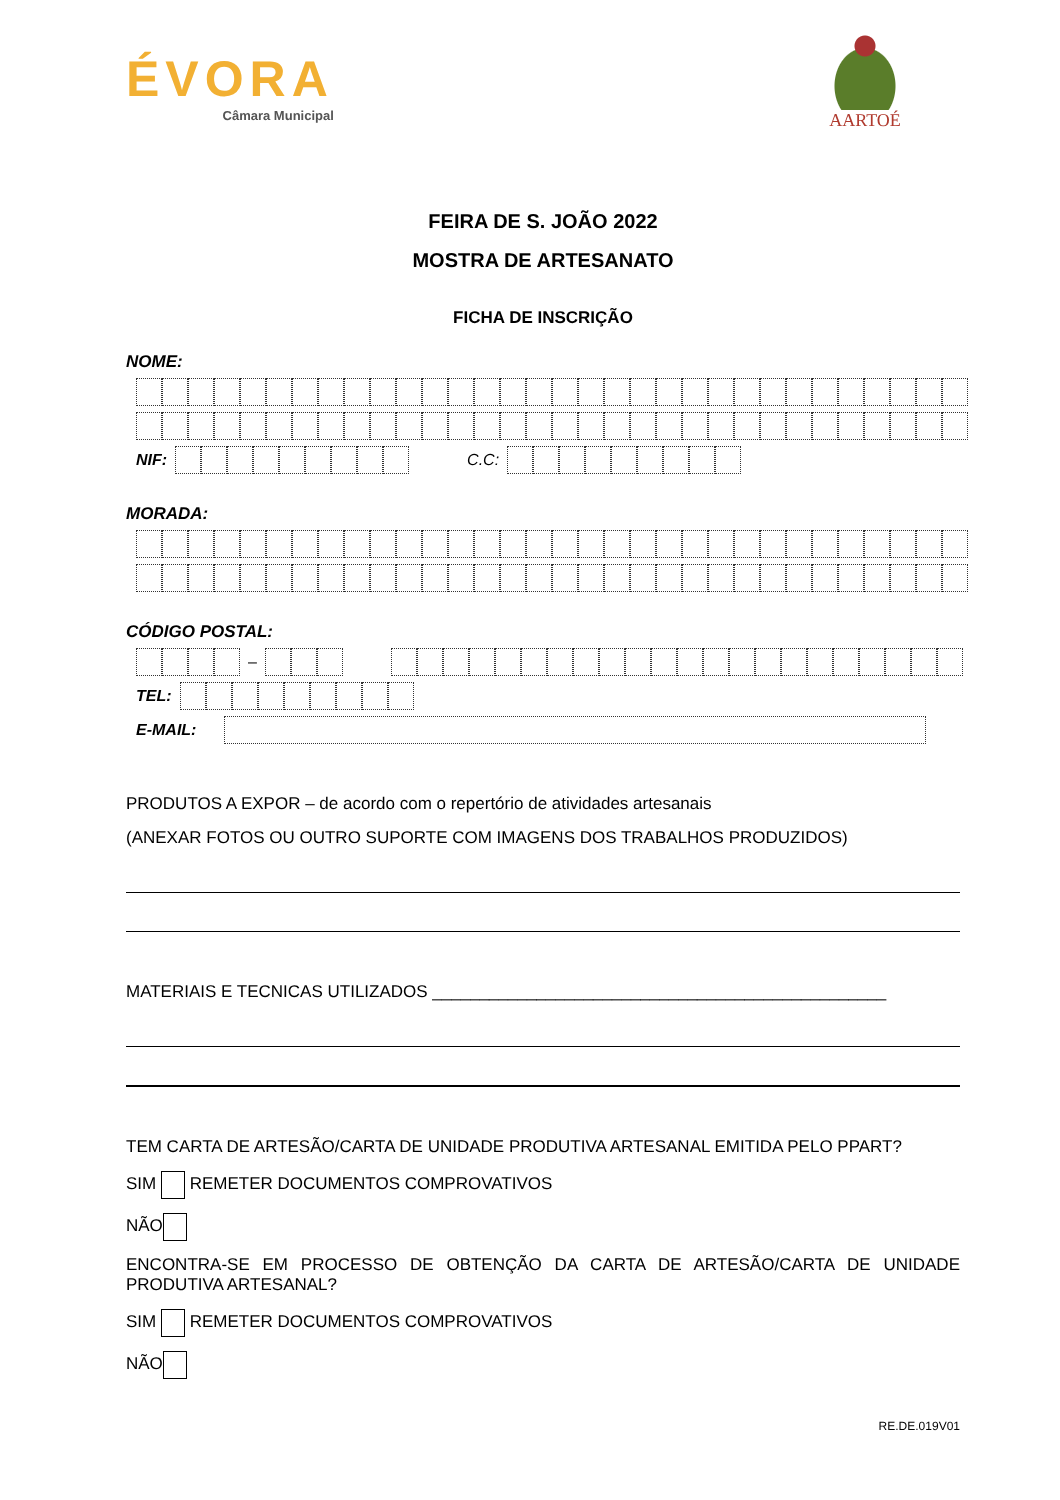ÉVORA
Câmara Municipal
AARTOÉ
FEIRA DE S. JOÃO 2022
MOSTRA DE ARTESANATO
FICHA DE INSCRIÇÃO
NOME:
NIF: C.C:
MORADA:
CÓDIGO POSTAL:
–
TEL:
E-MAIL:
PRODUTOS A EXPOR – de acordo com o repertório de atividades artesanais
(ANEXAR FOTOS OU OUTRO SUPORTE COM IMAGENS DOS TRABALHOS PRODUZIDOS)
MATERIAIS E TECNICAS UTILIZADOS ________________________________________________
TEM CARTA DE ARTESÃO/CARTA DE UNIDADE PRODUTIVA ARTESANAL EMITIDA PELO PPART?
SIM REMETER DOCUMENTOS COMPROVATIVOS
NÃO
ENCONTRA-SE EM PROCESSO DE OBTENÇÃO DA CARTA DE ARTESÃO/CARTA DE UNIDADE PRODUTIVA ARTESANAL?
SIM REMETER DOCUMENTOS COMPROVATIVOS
NÃO
RE.DE.019V01